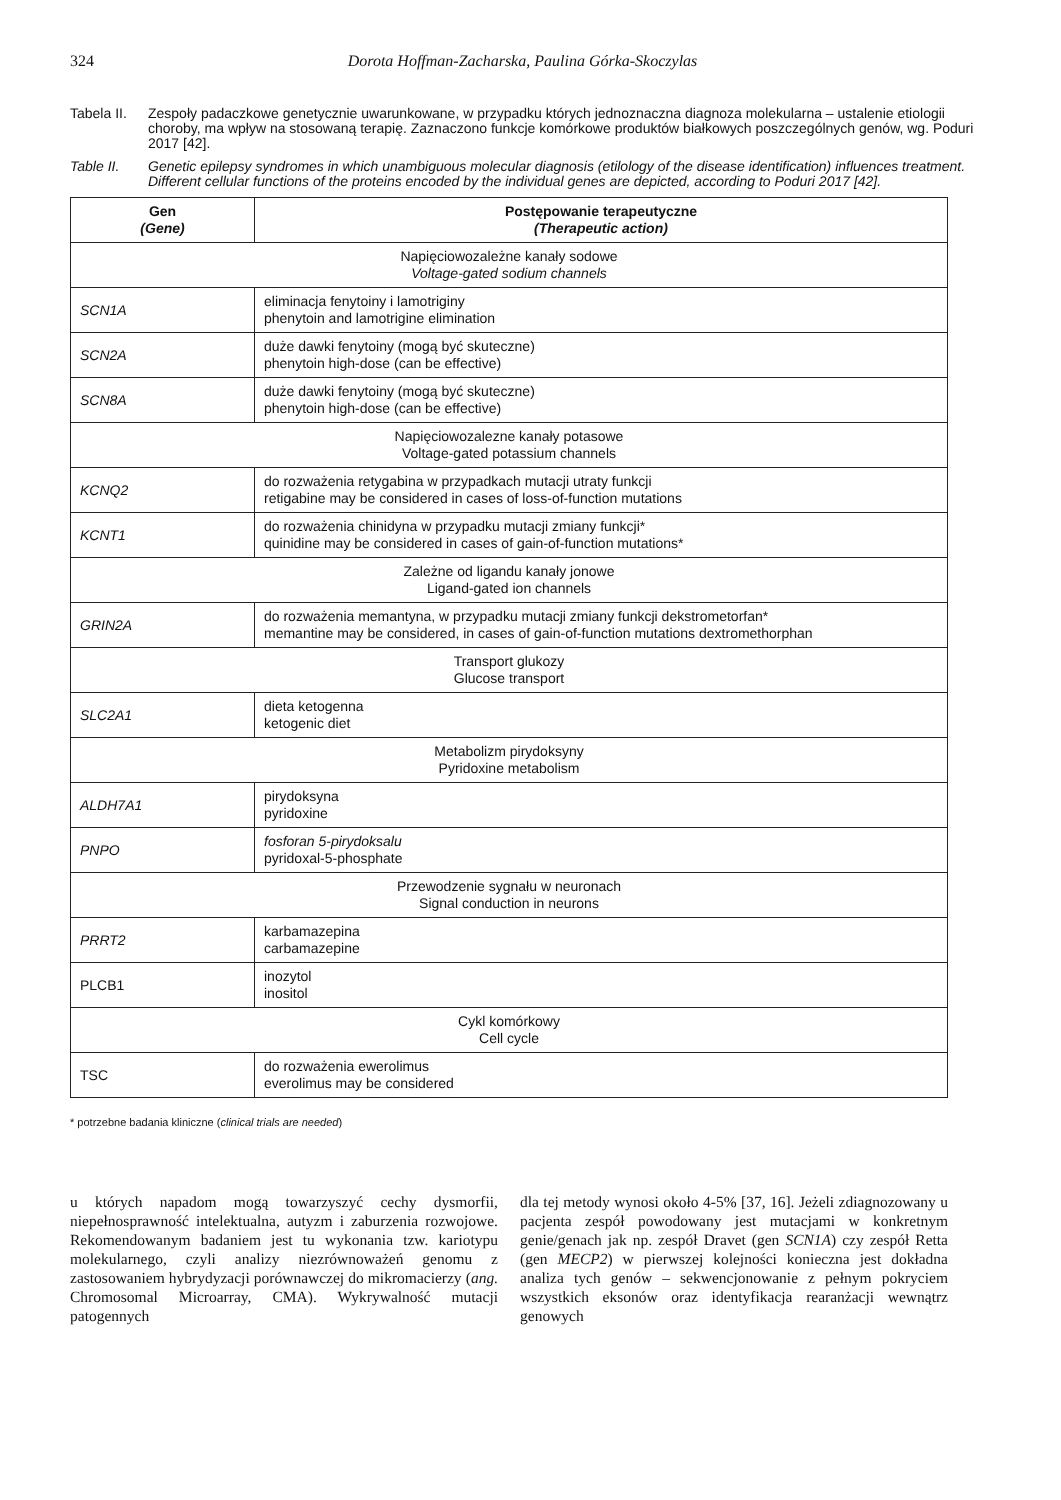324 Dorota Hoffman-Zacharska, Paulina Górka-Skoczylas
Tabela II. Zespoły padaczkowe genetycznie uwarunkowane, w przypadku których jednoznaczna diagnoza molekularna – ustalenie etiologii choroby, ma wpływ na stosowaną terapię. Zaznaczono funkcje komórkowe produktów białkowych poszczególnych genów, wg. Poduri 2017 [42].
Table II. Genetic epilepsy syndromes in which unambiguous molecular diagnosis (etilology of the disease identification) influences treatment. Different cellular functions of the proteins encoded by the individual genes are depicted, according to Poduri 2017 [42].
| Gen (Gene) | Postępowanie terapeutyczne (Therapeutic action) |
| --- | --- |
| Napięciowozależne kanały sodowe Voltage-gated sodium channels | |
| SCN1A | eliminacja fenytoiny i lamotriginy phenytoin and lamotrigine elimination |
| SCN2A | duże dawki fenytoiny (mogą być skuteczne) phenytoin high-dose (can be effective) |
| SCN8A | duże dawki fenytoiny (mogą być skuteczne) phenytoin high-dose (can be effective) |
| Napięciowozalezne kanały potasowe Voltage-gated potassium channels | |
| KCNQ2 | do rozważenia retygabina w przypadkach mutacji utraty funkcji retigabine may be considered in cases of loss-of-function mutations |
| KCNT1 | do rozważenia chinidyna w przypadku mutacji zmiany funkcji* quinidine may be considered in cases of gain-of-function mutations* |
| Zależne od ligandu kanały jonowe Ligand-gated ion channels | |
| GRIN2A | do rozważenia memantyna, w przypadku mutacji zmiany funkcji dekstrometorfan* memantine may be considered, in cases of gain-of-function mutations dextromethorphan |
| Transport glukozy Glucose transport | |
| SLC2A1 | dieta ketogenna ketogenic diet |
| Metabolizm pirydoksyny Pyridoxine metabolism | |
| ALDH7A1 | pirydoksyna pyridoxine |
| PNPO | fosforan 5-pirydoksalu pyridoxal-5-phosphate |
| Przewodzenie sygnału w neuronach Signal conduction in neurons | |
| PRRT2 | karbamazepina carbamazepine |
| PLCB1 | inozytol inositol |
| Cykl komórkowy Cell cycle | |
| TSC | do rozważenia ewerolimus everolimus may be considered |
* potrzebne badania kliniczne (clinical trials are needed)
u których napadom mogą towarzyszyć cechy dysmorfii, niepełnosprawność intelektualna, autyzm i zaburzenia rozwojowe. Rekomendowanym badaniem jest tu wykonania tzw. kariotypu molekularnego, czyli analizy niezrównoważeń genomu z zastosowaniem hybrydyzacji porównawczej do mikromacierzy (ang. Chromosomal Microarray, CMA). Wykrywalność mutacji patogennych
dla tej metody wynosi około 4-5% [37, 16]. Jeżeli zdiagnozowany u pacjenta zespół powodowany jest mutacjami w konkretnym genie/genach jak np. zespół Dravet (gen SCN1A) czy zespół Retta (gen MECP2) w pierwszej kolejności konieczna jest dokładna analiza tych genów – sekwencjonowanie z pełnym pokryciem wszystkich eksonów oraz identyfikacja rearanżacji wewnątrz genowych